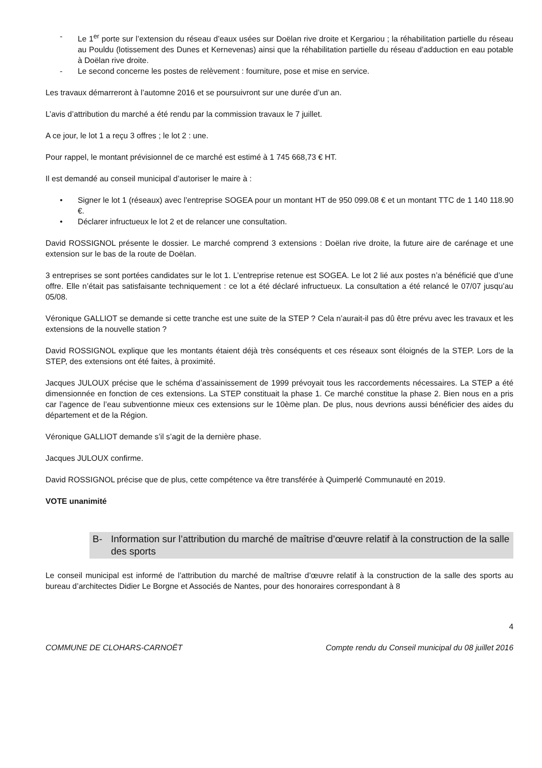- Le 1<sup>er</sup> porte sur l’extension du réseau d’eaux usées sur Doëlan rive droite et Kergariou ; la réhabilitation partielle du réseau au Pouldu (lotissement des Dunes et Kernevenas) ainsi que la réhabilitation partielle du réseau d’adduction en eau potable à Doëlan rive droite.
- Le second concerne les postes de relèvement : fourniture, pose et mise en service.
Les travaux démarreront à l’automne 2016 et se poursuivront sur une durée d’un an.
L’avis d’attribution du marché a été rendu par la commission travaux le 7 juillet.
A ce jour, le lot 1 a reçu 3 offres ; le lot 2 : une.
Pour rappel, le montant prévisionnel de ce marché est estimé à 1 745 668,73 € HT.
Il est demandé au conseil municipal d’autoriser le maire à :
• Signer le lot 1 (réseaux) avec l’entreprise SOGEA pour un montant HT de 950 099.08 € et un montant TTC de 1 140 118.90 €.
• Déclarer infructueux le lot 2 et de relancer une consultation.
David ROSSIGNOL présente le dossier. Le marché comprend 3 extensions : Doëlan rive droite, la future aire de carénage et une extension sur le bas de la route de Doëlan.
3 entreprises se sont portées candidates sur le lot 1. L’entreprise retenue est SOGEA. Le lot 2 lié aux postes n’a bénéficié que d’une offre. Elle n’était pas satisfaisante techniquement : ce lot a été déclaré infructueux. La consultation a été relancé le 07/07 jusqu’au 05/08.
Véronique GALLIOT se demande si cette tranche est une suite de la STEP ? Cela n’aurait-il pas dû être prévu avec les travaux et les extensions de la nouvelle station ?
David ROSSIGNOL explique que les montants étaient déjà très conséquents et ces réseaux sont éloignés de la STEP. Lors de la STEP, des extensions ont été faites, à proximité.
Jacques JULOUX précise que le schéma d’assainissement de 1999 prévoyait tous les raccordements nécessaires. La STEP a été dimensionnée en fonction de ces extensions. La STEP constituait la phase 1. Ce marché constitue la phase 2. Bien nous en a pris car l’agence de l’eau subventionne mieux ces extensions sur le 10ème plan. De plus, nous devrions aussi bénéficier des aides du département et de la Région.
Véronique GALLIOT demande s’il s’agit de la dernière phase.
Jacques JULOUX confirme.
David ROSSIGNOL précise que de plus, cette compétence va être transférée à Quimperlé Communauté en 2019.
VOTE unanimité
B- Information sur l’attribution du marché de maîtrise d’œuvre relatif à la construction de la salle des sports
Le conseil municipal est informé de l’attribution du marché de maîtrise d’œuvre relatif à la construction de la salle des sports au bureau d’architectes Didier Le Borgne et Associés de Nantes, pour des honoraires correspondant à 8
4
COMMUNE DE CLOHARS-CARNOËT Compte rendu du Conseil municipal du 08 juillet 2016